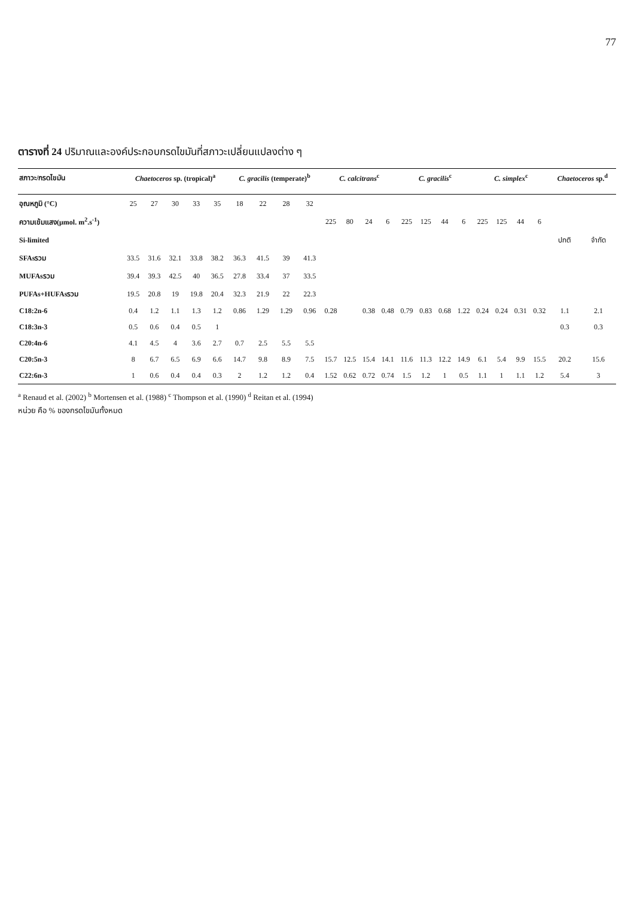77
ตารางที่ 24 ปริมาณและองค์ประกอบกรดไขมันที่สภาวะเปลี่ยนแปลงต่าง ๆ
| สภาวะ/กรดไขมัน | Chaetoceros sp. (tropical)<sup>a</sup> | | | | | C. gracilis (temperate)<sup>b</sup> | | | | C. calcitrans<sup>c</sup> | | | | C. gracilis<sup>c</sup> | | | | C. simplex<sup>c</sup> | | | | Chaetoceros sp.<sup>d</sup> | |
| --- | --- | --- | --- | --- | --- | --- | --- | --- | --- | --- | --- | --- | --- | --- | --- | --- | --- | --- | --- | --- | --- | --- | --- |
| อุณหภูมิ (°C) | 25 | 27 | 30 | 33 | 35 | 18 | 22 | 28 | 32 | | | | | | | | | | | | | | |
| ความเข้มแสง(μmol. m<sup>2</sup>.s<sup>-1</sup>) | | | | | | | | | | 225 | 80 | 24 | 6 | 225 | 125 | 44 | 6 | 225 | 125 | 44 | 6 | | |
| Si-limited | | | | | | | | | | | | | | | | | | | | | | ปกติ | จำกัด |
| SFAsรวม | 33.5 | 31.6 | 32.1 | 33.8 | 38.2 | 36.3 | 41.5 | 39 | 41.3 | | | | | | | | | | | | | | |
| MUFAsรวม | 39.4 | 39.3 | 42.5 | 40 | 36.5 | 27.8 | 33.4 | 37 | 33.5 | | | | | | | | | | | | | | |
| PUFAs+HUFAsรวม | 19.5 | 20.8 | 19 | 19.8 | 20.4 | 32.3 | 21.9 | 22 | 22.3 | | | | | | | | | | | | | | |
| C18:2n-6 | 0.4 | 1.2 | 1.1 | 1.3 | 1.2 | 0.86 | 1.29 | 1.29 | 0.96 | 0.28 | | 0.38 | 0.48 | 0.79 | 0.83 | 0.68 | 1.22 | 0.24 | 0.24 | 0.31 | 0.32 | 1.1 | 2.1 |
| C18:3n-3 | 0.5 | 0.6 | 0.4 | 0.5 | 1 | | | | | | | | | | | | | | | | | 0.3 | 0.3 |
| C20:4n-6 | 4.1 | 4.5 | 4 | 3.6 | 2.7 | 0.7 | 2.5 | 5.5 | 5.5 | | | | | | | | | | | | | | |
| C20:5n-3 | 8 | 6.7 | 6.5 | 6.9 | 6.6 | 14.7 | 9.8 | 8.9 | 7.5 | 15.7 | 12.5 | 15.4 | 14.1 | 11.6 | 11.3 | 12.2 | 14.9 | 6.1 | 5.4 | 9.9 | 15.5 | 20.2 | 15.6 |
| C22:6n-3 | 1 | 0.6 | 0.4 | 0.4 | 0.3 | 2 | 1.2 | 1.2 | 0.4 | 1.52 | 0.62 | 0.72 | 0.74 | 1.5 | 1.2 | 1 | 0.5 | 1.1 | 1 | 1.1 | 1.2 | 5.4 | 3 |
<sup>a</sup> Renaud et al. (2002) <sup>b</sup> Mortensen et al. (1988) <sup>c</sup> Thompson et al. (1990) <sup>d</sup> Reitan et al. (1994)
หน่วย คือ % ของกรดไขมันทั้งหมด